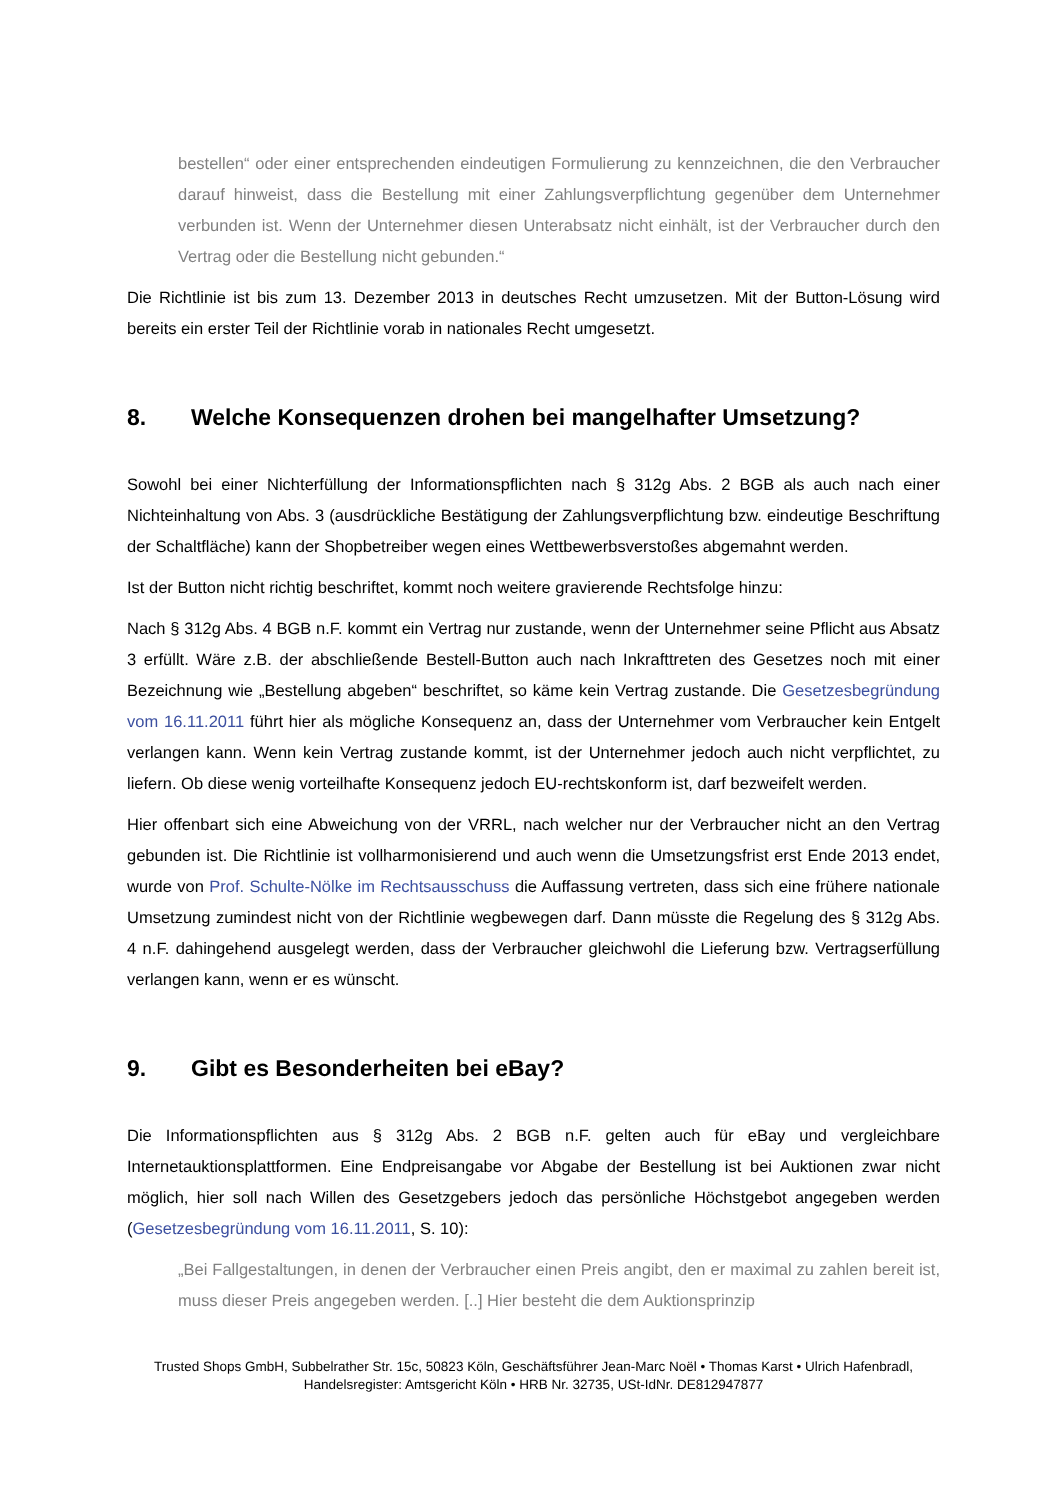bestellen“ oder einer entsprechenden eindeutigen Formulierung zu kennzeichnen, die den Verbraucher darauf hinweist, dass die Bestellung mit einer Zahlungsverpflichtung gegenüber dem Unternehmer verbunden ist. Wenn der Unternehmer diesen Unterabsatz nicht einhält, ist der Verbraucher durch den Vertrag oder die Bestellung nicht gebunden.“
Die Richtlinie ist bis zum 13. Dezember 2013 in deutsches Recht umzusetzen. Mit der Button-Lösung wird bereits ein erster Teil der Richtlinie vorab in nationales Recht umgesetzt.
8. Welche Konsequenzen drohen bei mangelhafter Umsetzung?
Sowohl bei einer Nichterfüllung der Informationspflichten nach § 312g Abs. 2 BGB als auch nach einer Nichteinhaltung von Abs. 3 (ausdrückliche Bestätigung der Zahlungsverpflichtung bzw. eindeutige Beschriftung der Schaltfläche) kann der Shopbetreiber wegen eines Wettbewerbsverstoßes abgemahnt werden.
Ist der Button nicht richtig beschriftet, kommt noch weitere gravierende Rechtsfolge hinzu:
Nach § 312g Abs. 4 BGB n.F. kommt ein Vertrag nur zustande, wenn der Unternehmer seine Pflicht aus Absatz 3 erfüllt. Wäre z.B. der abschließende Bestell-Button auch nach Inkrafttreten des Gesetzes noch mit einer Bezeichnung wie „Bestellung abgeben“ beschriftet, so käme kein Vertrag zustande. Die Gesetzesbegründung vom 16.11.2011 führt hier als mögliche Konsequenz an, dass der Unternehmer vom Verbraucher kein Entgelt verlangen kann. Wenn kein Vertrag zustande kommt, ist der Unternehmer jedoch auch nicht verpflichtet, zu liefern. Ob diese wenig vorteilhafte Konsequenz jedoch EU-rechtskonform ist, darf bezweifelt werden.
Hier offenbart sich eine Abweichung von der VRRL, nach welcher nur der Verbraucher nicht an den Vertrag gebunden ist. Die Richtlinie ist vollharmonisierend und auch wenn die Umsetzungsfrist erst Ende 2013 endet, wurde von Prof. Schulte-Nölke im Rechtsausschuss die Auffassung vertreten, dass sich eine frühere nationale Umsetzung zumindest nicht von der Richtlinie wegbewegen darf. Dann müsste die Regelung des § 312g Abs. 4 n.F. dahingehend ausgelegt werden, dass der Verbraucher gleichwohl die Lieferung bzw. Vertragserfüllung verlangen kann, wenn er es wünscht.
9. Gibt es Besonderheiten bei eBay?
Die Informationspflichten aus § 312g Abs. 2 BGB n.F. gelten auch für eBay und vergleichbare Internetauktionsplattformen. Eine Endpreisangabe vor Abgabe der Bestellung ist bei Auktionen zwar nicht möglich, hier soll nach Willen des Gesetzgebers jedoch das persönliche Höchstgebot angegeben werden (Gesetzesbegründung vom 16.11.2011, S. 10):
„Bei Fallgestaltungen, in denen der Verbraucher einen Preis angibt, den er maximal zu zahlen bereit ist, muss dieser Preis angegeben werden. [..] Hier besteht die dem Auktionsprinzip
Trusted Shops GmbH, Subbelrather Str. 15c, 50823 Köln, Geschäftsführer Jean-Marc Noël • Thomas Karst • Ulrich Hafenbradl,
Handelsregister: Amtsgericht Köln • HRB Nr. 32735, USt-IdNr. DE812947877